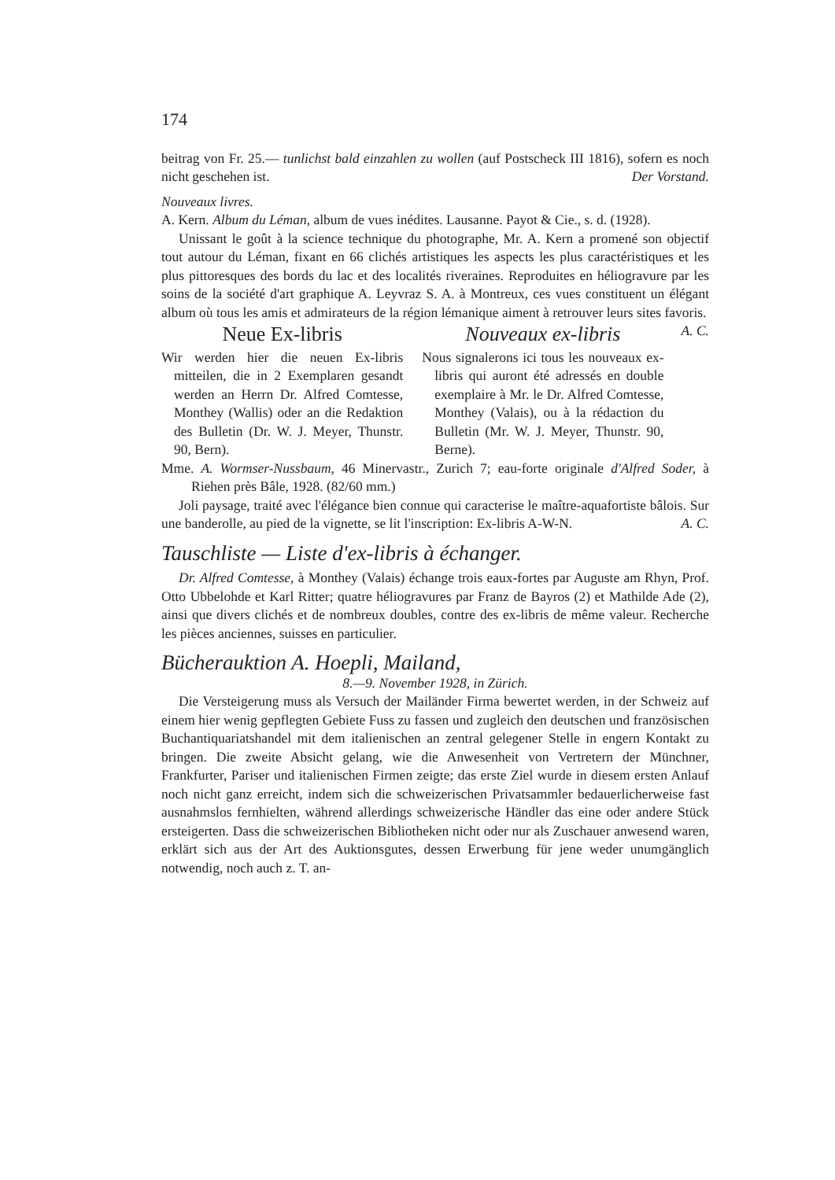174
beitrag von Fr. 25.— tunlichst bald einzahlen zu wollen (auf Postscheck III 1816), sofern es noch nicht geschehen ist. Der Vorstand.
Nouveaux livres.
A. Kern. Album du Léman, album de vues inédites. Lausanne. Payot & Cie., s. d. (1928).
Unissant le goût à la science technique du photographe, Mr. A. Kern a promené son objectif tout autour du Léman, fixant en 66 clichés artistiques les aspects les plus caractéristiques et les plus pittoresques des bords du lac et des localités riveraines. Reproduites en héliogravure par les soins de la société d'art graphique A. Leyvraz S. A. à Montreux, ces vues constituent un élégant album où tous les amis et admirateurs de la région lémanique aiment à retrouver leurs sites favoris. A. C.
Neue Ex-libris
Wir werden hier die neuen Ex-libris mitteilen, die in 2 Exemplaren gesandt werden an Herrn Dr. Alfred Comtesse, Monthey (Wallis) oder an die Redaktion des Bulletin (Dr. W. J. Meyer, Thunstr. 90, Bern).
Nouveaux ex-libris
Nous signalerons ici tous les nouveaux ex-libris qui auront été adressés en double exemplaire à Mr. le Dr. Alfred Comtesse, Monthey (Valais), ou à la rédaction du Bulletin (Mr. W. J. Meyer, Thunstr. 90, Berne).
Mme. A. Wormser-Nussbaum, 46 Minervastr., Zurich 7; eau-forte originale d'Alfred Soder, à Riehen près Bâle, 1928. (82/60 mm.)
Joli paysage, traité avec l'élégance bien connue qui caracterise le maître-aquafortiste bâlois. Sur une banderolle, au pied de la vignette, se lit l'inscription: Ex-libris A-W-N. A. C.
Tauschliste — Liste d'ex-libris à échanger.
Dr. Alfred Comtesse, à Monthey (Valais) échange trois eaux-fortes par Auguste am Rhyn, Prof. Otto Ubbelohde et Karl Ritter; quatre héliogravures par Franz de Bayros (2) et Mathilde Ade (2), ainsi que divers clichés et de nombreux doubles, contre des ex-libris de même valeur. Recherche les pièces anciennes, suisses en particulier.
Bücherauktion A. Hoepli, Mailand,
8.—9. November 1928, in Zürich.
Die Versteigerung muss als Versuch der Mailänder Firma bewertet werden, in der Schweiz auf einem hier wenig gepflegten Gebiete Fuss zu fassen und zugleich den deutschen und französischen Buchantiquariatshandel mit dem italienischen an zentral gelegener Stelle in engern Kontakt zu bringen. Die zweite Absicht gelang, wie die Anwesenheit von Vertretern der Münchner, Frankfurter, Pariser und italienischen Firmen zeigte; das erste Ziel wurde in diesem ersten Anlauf noch nicht ganz erreicht, indem sich die schweizerischen Privatsammler bedauerlicherweise fast ausnahmslos fernhielten, während allerdings schweizerische Händler das eine oder andere Stück ersteigerten. Dass die schweizerischen Bibliotheken nicht oder nur als Zuschauer anwesend waren, erklärt sich aus der Art des Auktionsgutes, dessen Erwerbung für jene weder unumgänglich notwendig, noch auch z. T. an-